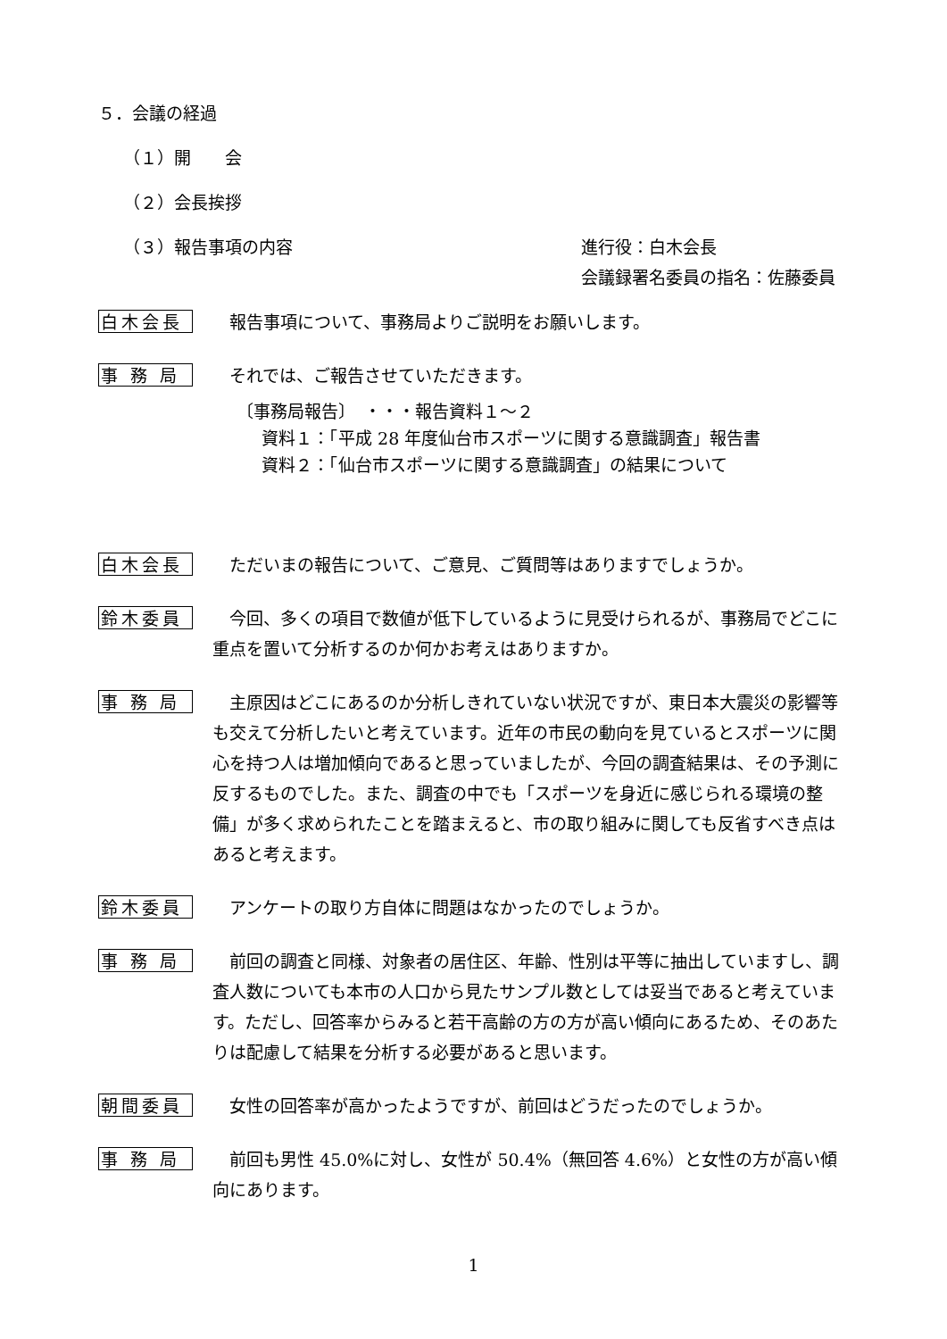５．会議の経過
（１）開　　会
（２）会長挨拶
（３）報告事項の内容 進行役：白木会長
会議録署名委員の指名：佐藤委員
白木会長
報告事項について、事務局よりご説明をお願いします。
事 務 局
それでは、ご報告させていただきます。
〔事務局報告〕　・・・報告資料１～２
資料１：「平成 28 年度仙台市スポーツに関する意識調査」報告書
資料２：「仙台市スポーツに関する意識調査」の結果について
白木会長
ただいまの報告について、ご意見、ご質問等はありますでしょうか。
鈴木委員
今回、多くの項目で数値が低下しているように見受けられるが、事務局でどこに重点を置いて分析するのか何かお考えはありますか。
事 務 局
主原因はどこにあるのか分析しきれていない状況ですが、東日本大震災の影響等も交えて分析したいと考えています。近年の市民の動向を見ているとスポーツに関心を持つ人は増加傾向であると思っていましたが、今回の調査結果は、その予測に反するものでした。また、調査の中でも「スポーツを身近に感じられる環境の整備」が多く求められたことを踏まえると、市の取り組みに関しても反省すべき点はあると考えます。
鈴木委員
アンケートの取り方自体に問題はなかったのでしょうか。
事 務 局
前回の調査と同様、対象者の居住区、年齢、性別は平等に抽出していますし、調査人数についても本市の人口から見たサンプル数としては妥当であると考えています。ただし、回答率からみると若干高齢の方の方が高い傾向にあるため、そのあたりは配慮して結果を分析する必要があると思います。
朝間委員
女性の回答率が高かったようですが、前回はどうだったのでしょうか。
事 務 局
前回も男性 45.0%に対し、女性が 50.4%（無回答 4.6%）と女性の方が高い傾向にあります。
1